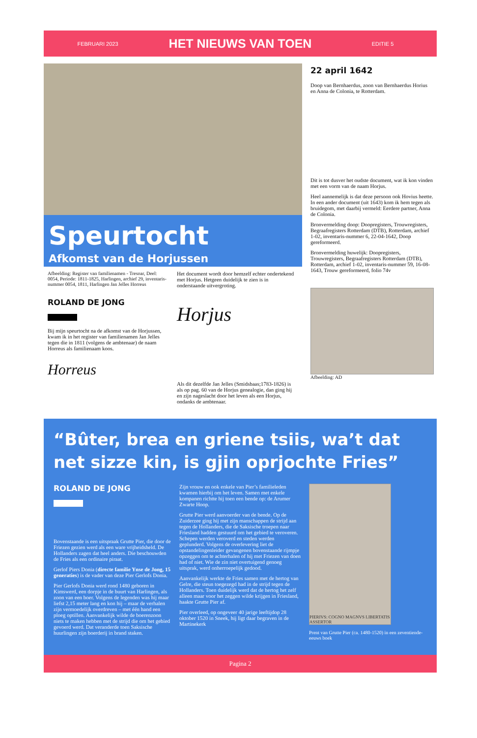FEBRUARI 2023
HET NIEUWS VAN TOEN
EDITIE 5
Speurtocht
Afkomst van de Horjussen
Afbeelding: Register van familienamen - Tresoar, Deel: 0054, Periode: 1811-1825, Harlingen, archief 29, inventaris-nummer 0054, 1811, Harlingen Jan Jelles Horreus
ROLAND DE JONG
Bij mijn speurtocht na de afkomst van de Horjussen, kwam ik in het register van familienamen Jan Jelles tegen die in 1811 (volgens de ambtenaar) de naam Horreus als familienaam koos.
Horreus
Het document wordt door hemzelf echter ondertekend met Horjus. Hetgeen duidelijk te zien is in onderstaande uitvergroting.
Horjus
Als dit dezelfde Jan Jelles (Smidsbaas;1783-1826) is als op pag. 60 van de Horjus genealogie, dan ging hij en zijn nageslacht door het leven als een Horjus, ondanks de ambtenaar.
22 april 1642
Doop van Bernhaerdus, zoon van Bernhaerdus Horius en Anna de Colonia, te Rotterdam.
Dit is tot dusver het oudste document, wat ik kon vinden met een vorm van de naam Horjus.
Heel aannemelijk is dat deze persoon ook Hovius heette. In een ander document (uit 1643) kom ik hem tegen als bruidegom, met daarbij vermeld: Eerdere partner, Anna de Colonia.
Bronvermelding doop: Doopregisters, Trouwregisters, Begraafregisters Rotterdam (DTB), Rotterdam, archief 1-02, inventaris-nummer 6, 22-04-1642, Doop gereformeerd.
Bronvermelding huwelijk: Doopregisters, Trouwregisters, Begraafregisters Rotterdam (DTB), Rotterdam, archief 1-02, inventaris-nummer 59, 16-08-1643, Trouw gereformeerd, folio 74v
Afbeelding: AD
“Bûter, brea en griene tsiis, wa’t dat net sizze kin, is gjin oprjochte Fries”
ROLAND DE JONG
Bovenstaande is een uitspraak Grutte Pier, die door de Friezen gezien werd als een ware vrijheidsheld. De Hollanders zagen dat heel anders. Die beschouwden de Fries als een ordinaire piraat.
Gerlof Piers Donia (directe familie Ynse de Jong, 15 generaties) is de vader van deze Pier Gerlofs Donia.
Pier Gerlofs Donia werd rond 1480 geboren in Kimswerd, een dorpje in de buurt van Harlingen, als zoon van een boer. Volgens de legenden was hij maar liefst 2,15 meter lang en kon hij – maar de verhalen zijn vermoedelijk overdreven – met één hand een ploeg optillen. Aanvankelijk wilde de boerenzoon niets te maken hebben met de strijd die om het gebied gevoerd werd. Dat veranderde toen Saksische huurlingen zijn boerderij in brand staken.
Zijn vrouw en ook enkele van Pier’s familieleden kwamen hierbij om het leven. Samen met enkele kompanen richtte hij toen een bende op: de Arumer Zwarte Hoop.
Grutte Pier werd aanvoerder van de bende. Op de Zuiderzee ging hij met zijn manschappen de strijd aan tegen de Hollanders, die de Saksische troepen naar Friesland hadden gestuurd om het gebied te veroveren. Schepen werden veroverd en steden werden geplunderd. Volgens de overlevering liet de opstandelingenleider gevangenen bovenstaande rijmpje opzeggen om te achterhalen of hij met Friezen van doen had of niet. Wie de zin niet overtuigend genoeg uitsprak, werd onherroepelijk gedood.
Aanvankelijk werkte de Fries samen met de hertog van Gelre, die steun toegezegd had in de strijd tegen de Hollanders. Toen duidelijk werd dat de hertog het zelf alleen maar voor het zeggen wilde krijgen in Friesland, haakte Grutte Pier af.
Pier overleed, op ongeveer 40 jarige leeftijdop 28 oktober 1520 in Sneek, hij ligt daar begraven in de Martinekerk
PIERIVS: COGNO MAGNVS LIBERTATIS ASSERTOR
Prent van Grutte Pier (ca. 1480-1520) in een zeventiende-eeuws boek
Pagina 2